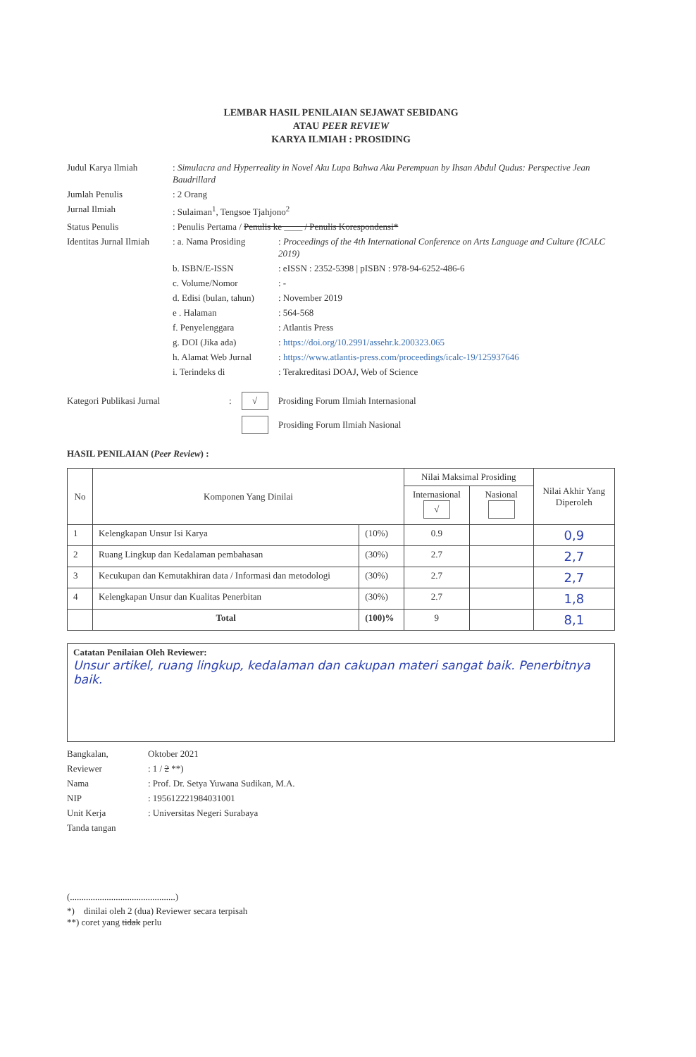LEMBAR HASIL PENILAIAN SEJAWAT SEBIDANG
ATAU PEER REVIEW
KARYA ILMIAH : PROSIDING
| Judul Karya Ilmiah | : Simulacra and Hyperreality in Novel Aku Lupa Bahwa Aku Perempuan by Ihsan Abdul Qudus: Perspective Jean Baudrillard | |
| Jumlah Penulis | : 2 Orang | |
| Jurnal Ilmiah | : Sulaiman<sup>1</sup>, Tengsoe Tjahjono<sup>2</sup> | |
| Status Penulis | : Penulis Pertama / Penulis ke ____ / Penulis Korespondensi* | |
| Identitas Jurnal Ilmiah | : a. Nama Prosiding | : Proceedings of the 4th International Conference on Arts Language and Culture (ICALC 2019) |
| | b. ISBN/E-ISSN | : eISSN : 2352-5398 / pISBN : 978-94-6252-486-6 |
| | c. Volume/Nomor | : - |
| | d. Edisi (bulan, tahun) | : November 2019 |
| | e . Halaman | : 564-568 |
| | f. Penyelenggara | : Atlantis Press |
| | g. DOI (Jika ada) | : https://doi.org/10.2991/assehr.k.200323.065 |
| | h. Alamat Web Jurnal | : https://www.atlantis-press.com/proceedings/icalc-19/125937646 |
| | i. Terindeks di | : Terakreditasi DOAJ, Web of Science |
Kategori Publikasi Jurnal: √ Prosiding Forum Ilmiah Internasional
Prosiding Forum Ilmiah Nasional
HASIL PENILAIAN (Peer Review) :
| No | Komponen Yang Dinilai | | Nilai Maksimal Prosiding | | Nilai Akhir Yang Diperoleh |
| --- | --- | --- | --- | --- | --- |
| | | | Internasional √ | Nasional | |
| 1 | Kelengkapan Unsur Isi Karya | (10%) | 0.9 | | 0,9 |
| 2 | Ruang Lingkup dan Kedalaman pembahasan | (30%) | 2.7 | | 2,7 |
| 3 | Kecukupan dan Kemutakhiran data / Informasi dan metodologi | (30%) | 2.7 | | 2,7 |
| 4 | Kelengkapan Unsur dan Kualitas Penerbitan | (30%) | 2.7 | | 1,8 |
| | Total | (100)% | 9 | | 8,1 |
Catatan Penilaian Oleh Reviewer:
Unsur artikel, ruang lingkup, kedalaman dan cakupan materi sangat baik. Penerbitnya baik.
| Bangkalan, | Oktober 2021 |
| Reviewer | : 1 / 2 **) |
| Nama | : Prof. Dr. Setya Yuwana Sudikan, M.A. |
| NIP | : 195612221984031001 |
| Unit Kerja | : Universitas Negeri Surabaya |
| Tanda tangan | |
(..............................................)
*) dinilai oleh 2 (dua) Reviewer secara terpisah
**) coret yang tidak perlu